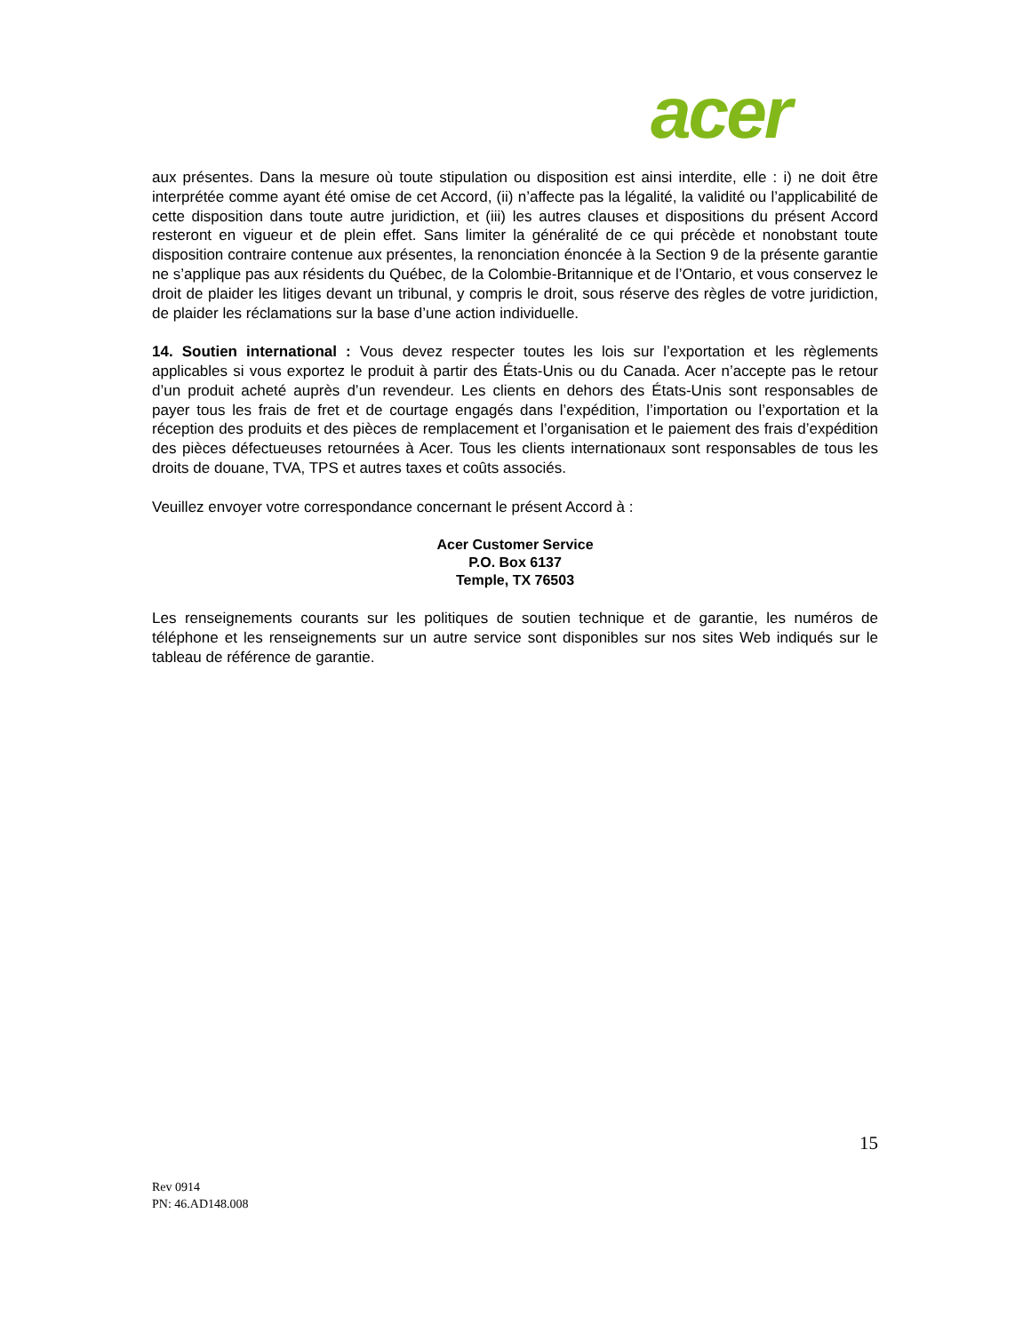acer
aux présentes. Dans la mesure où toute stipulation ou disposition est ainsi interdite, elle : i) ne doit être interprétée comme ayant été omise de cet Accord, (ii) n’affecte pas la légalité, la validité ou l’applicabilité de cette disposition dans toute autre juridiction, et (iii) les autres clauses et dispositions du présent Accord resteront en vigueur et de plein effet. Sans limiter la généralité de ce qui précède et nonobstant toute disposition contraire contenue aux présentes, la renonciation énoncée à la Section 9 de la présente garantie ne s’applique pas aux résidents du Québec, de la Colombie-Britannique et de l’Ontario, et vous conservez le droit de plaider les litiges devant un tribunal, y compris le droit, sous réserve des règles de votre juridiction, de plaider les réclamations sur la base d’une action individuelle.
14. Soutien international : Vous devez respecter toutes les lois sur l’exportation et les règlements applicables si vous exportez le produit à partir des États-Unis ou du Canada. Acer n’accepte pas le retour d’un produit acheté auprès d’un revendeur. Les clients en dehors des États-Unis sont responsables de payer tous les frais de fret et de courtage engagés dans l’expédition, l’importation ou l’exportation et la réception des produits et des pièces de remplacement et l’organisation et le paiement des frais d’expédition des pièces défectueuses retournées à Acer. Tous les clients internationaux sont responsables de tous les droits de douane, TVA, TPS et autres taxes et coûts associés.
Veuillez envoyer votre correspondance concernant le présent Accord à :
Acer Customer Service
P.O. Box 6137
Temple, TX 76503
Les renseignements courants sur les politiques de soutien technique et de garantie, les numéros de téléphone et les renseignements sur un autre service sont disponibles sur nos sites Web indiqués sur le tableau de référence de garantie.
15
Rev 0914
PN: 46.AD148.008